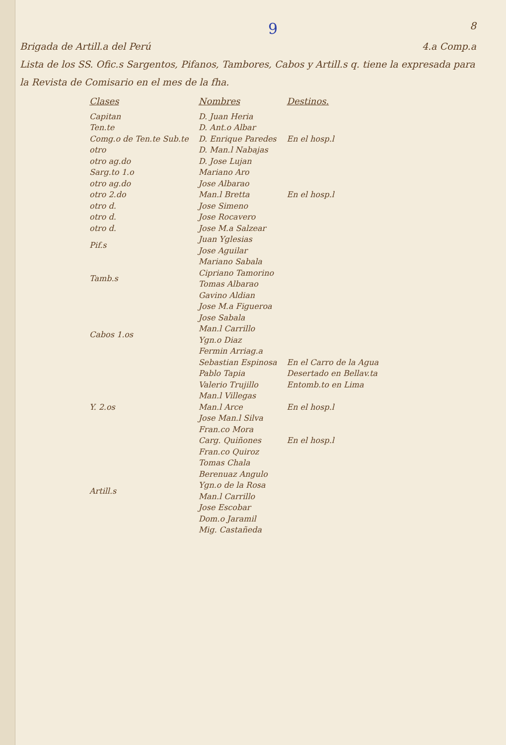9 8
Brigada de Artill.a del Perú 4.a Comp.a
Lista de los SS. Ofic.s Sargentos, Pifanos, Tambores, Cabos y Artill.s q. tiene la expresada para la Revista de Comisario en el mes de la fha.
| Clases | Nombres | Destinos. |
| --- | --- | --- |
| Capitan | D. Juan Heria | |
| Ten.te | D. Ant.o Albar | |
| Comg.o de Ten.te Sub.te | D. Enrique Paredes | En el hosp.l |
| otro | D. Man.l Nabajas | |
| otro ag.do | D. Jose Lujan | |
| Sarg.to 1.o | Mariano Aro | |
| otro ag.do | Jose Albarao | |
| otro 2.do | Man.l Bretta | En el hosp.l |
| otro d. | Jose Simeno | |
| otro d. | Jose Rocavero | |
| otro d. | Jose M.a Salzear | |
| Pif.s | Juan Yglesias | |
| | Jose Aguilar | |
| Tamb.s | Mariano Sabala | |
| | Cipriano Tamorino | |
| | Tomas Albarao | |
| | Gavino Aldian | |
| Cabos 1.os | Jose M.a Figueroa | |
| | Jose Sabala | |
| | Man.l Carrillo | |
| | Ygn.o Diaz | |
| | Fermin Arriag.a | |
| | Sebastian Espinosa | En el Carro de la Agua |
| Y. 2.os | Pablo Tapia | Desertado en Bellav.ta |
| | Valerio Trujillo | Entomb.to en Lima |
| | Man.l Villegas | |
| | Man.l Arce | En el hosp.l |
| | Jose Man.l Silva | |
| | Fran.co Mora | |
| | Carg. Quiñones | En el hosp.l |
| Artill.s | Fran.co Quiroz | |
| | Tomas Chala | |
| | Berenuaz Angulo | |
| | Ygn.o de la Rosa | |
| | Man.l Carrillo | |
| | Jose Escobar | |
| | Dom.o Jaramil | |
| | Mig. Castañeda | |